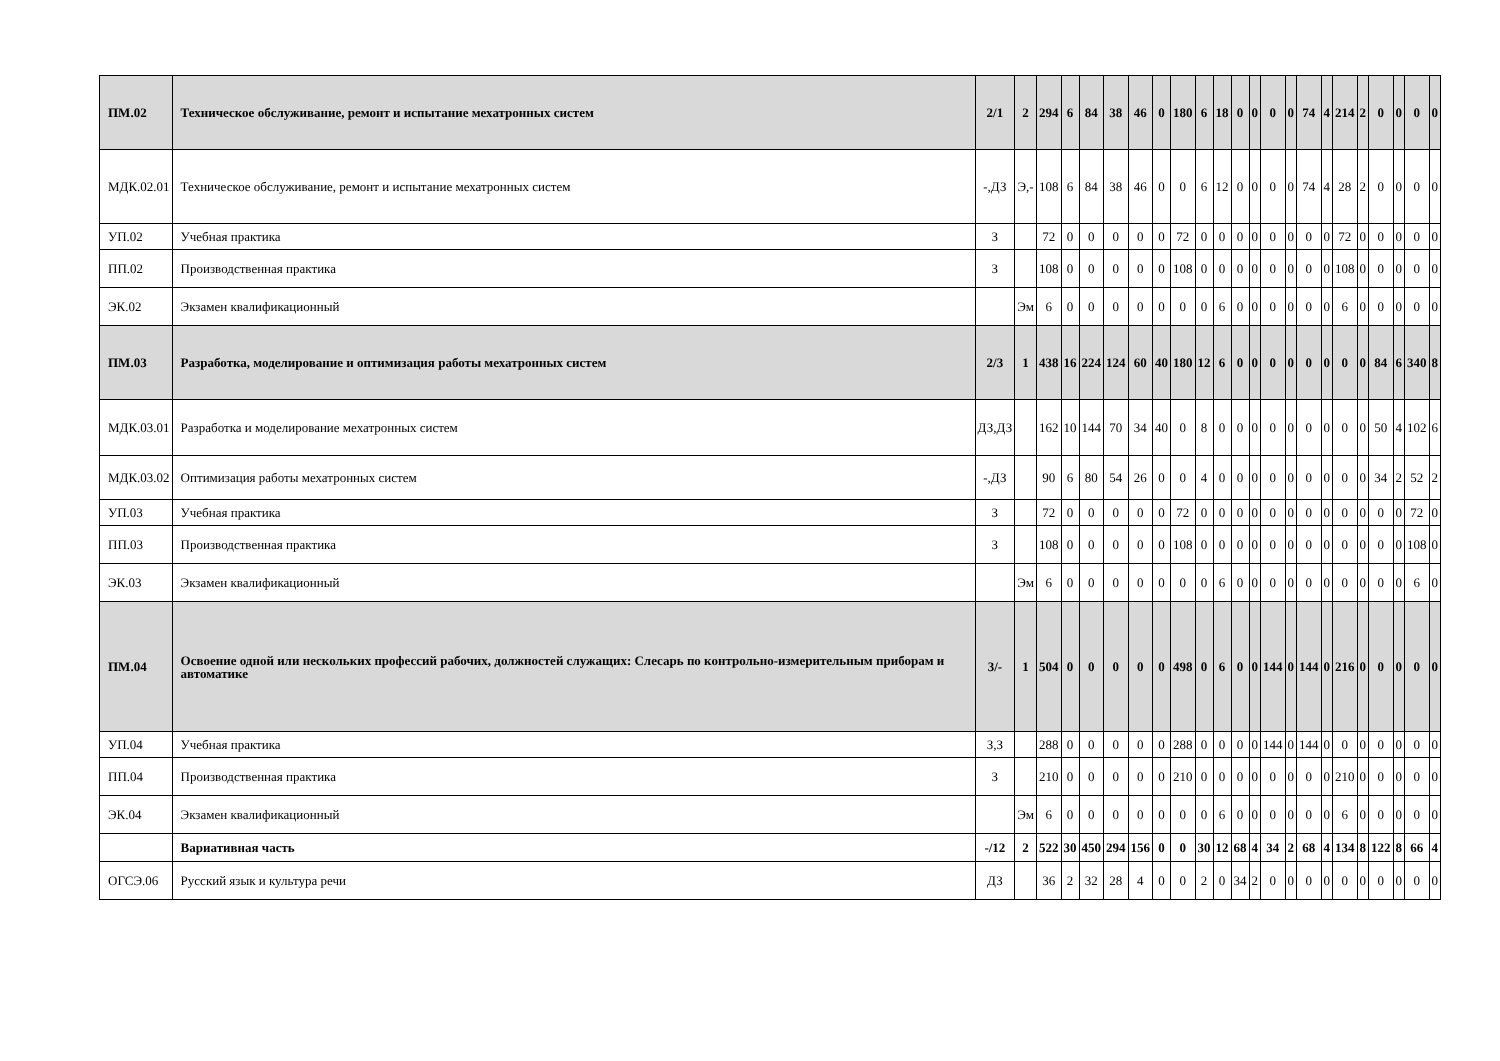| ПМ.02 | Техническое обслуживание, ремонт и испытание мехатронных систем | 2/1 | 2 | 294 | 6 | 84 | 38 | 46 | 0 | 180 | 6 | 18 | 0 | 0 | 0 | 0 | 74 | 4 | 214 | 2 | 0 | 0 | 0 | 0 |
| МДК.02.01 | Техническое обслуживание, ремонт и испытание мехатронных систем | -,ДЗ | Э,- | 108 | 6 | 84 | 38 | 46 | 0 | 0 | 6 | 12 | 0 | 0 | 0 | 0 | 74 | 4 | 28 | 2 | 0 | 0 | 0 | 0 |
| УП.02 | Учебная практика | З | | 72 | 0 | 0 | 0 | 0 | 0 | 72 | 0 | 0 | 0 | 0 | 0 | 0 | 0 | 0 | 72 | 0 | 0 | 0 | 0 | 0 |
| ПП.02 | Производственная практика | З | | 108 | 0 | 0 | 0 | 0 | 0 | 108 | 0 | 0 | 0 | 0 | 0 | 0 | 0 | 0 | 108 | 0 | 0 | 0 | 0 | 0 |
| ЭК.02 | Экзамен квалификационный | | Эм | 6 | 0 | 0 | 0 | 0 | 0 | 0 | 0 | 6 | 0 | 0 | 0 | 0 | 0 | 0 | 6 | 0 | 0 | 0 | 0 | 0 |
| ПМ.03 | Разработка, моделирование и оптимизация работы мехатронных систем | 2/3 | 1 | 438 | 16 | 224 | 124 | 60 | 40 | 180 | 12 | 6 | 0 | 0 | 0 | 0 | 0 | 0 | 0 | 0 | 84 | 6 | 340 | 8 |
| МДК.03.01 | Разработка и моделирование мехатронных систем | ДЗ,ДЗ | | 162 | 10 | 144 | 70 | 34 | 40 | 0 | 8 | 0 | 0 | 0 | 0 | 0 | 0 | 0 | 0 | 0 | 50 | 4 | 102 | 6 |
| МДК.03.02 | Оптимизация работы мехатронных систем | -,ДЗ | | 90 | 6 | 80 | 54 | 26 | 0 | 0 | 4 | 0 | 0 | 0 | 0 | 0 | 0 | 0 | 0 | 0 | 34 | 2 | 52 | 2 |
| УП.03 | Учебная практика | З | | 72 | 0 | 0 | 0 | 0 | 0 | 72 | 0 | 0 | 0 | 0 | 0 | 0 | 0 | 0 | 0 | 0 | 0 | 0 | 72 | 0 |
| ПП.03 | Производственная практика | З | | 108 | 0 | 0 | 0 | 0 | 0 | 108 | 0 | 0 | 0 | 0 | 0 | 0 | 0 | 0 | 0 | 0 | 0 | 0 | 108 | 0 |
| ЭК.03 | Экзамен квалификационный | | Эм | 6 | 0 | 0 | 0 | 0 | 0 | 0 | 0 | 6 | 0 | 0 | 0 | 0 | 0 | 0 | 0 | 0 | 0 | 0 | 6 | 0 |
| ПМ.04 | Освоение одной или нескольких профессий рабочих, должностей служащих: Слесарь по контрольно-измерительным приборам и автоматике | 3/- | 1 | 504 | 0 | 0 | 0 | 0 | 0 | 498 | 0 | 6 | 0 | 0 | 144 | 0 | 144 | 0 | 216 | 0 | 0 | 0 | 0 | 0 |
| УП.04 | Учебная практика | З,З | | 288 | 0 | 0 | 0 | 0 | 0 | 288 | 0 | 0 | 0 | 0 | 144 | 0 | 144 | 0 | 0 | 0 | 0 | 0 | 0 | 0 |
| ПП.04 | Производственная практика | З | | 210 | 0 | 0 | 0 | 0 | 0 | 210 | 0 | 0 | 0 | 0 | 0 | 0 | 0 | 0 | 210 | 0 | 0 | 0 | 0 | 0 |
| ЭК.04 | Экзамен квалификационный | | Эм | 6 | 0 | 0 | 0 | 0 | 0 | 0 | 0 | 6 | 0 | 0 | 0 | 0 | 0 | 0 | 6 | 0 | 0 | 0 | 0 | 0 |
| | Вариативная часть | -/12 | 2 | 522 | 30 | 450 | 294 | 156 | 0 | 0 | 30 | 12 | 68 | 4 | 34 | 2 | 68 | 4 | 134 | 8 | 122 | 8 | 66 | 4 |
| ОГСЭ.06 | Русский язык и культура речи | ДЗ | | 36 | 2 | 32 | 28 | 4 | 0 | 0 | 2 | 0 | 34 | 2 | 0 | 0 | 0 | 0 | 0 | 0 | 0 | 0 | 0 | 0 |